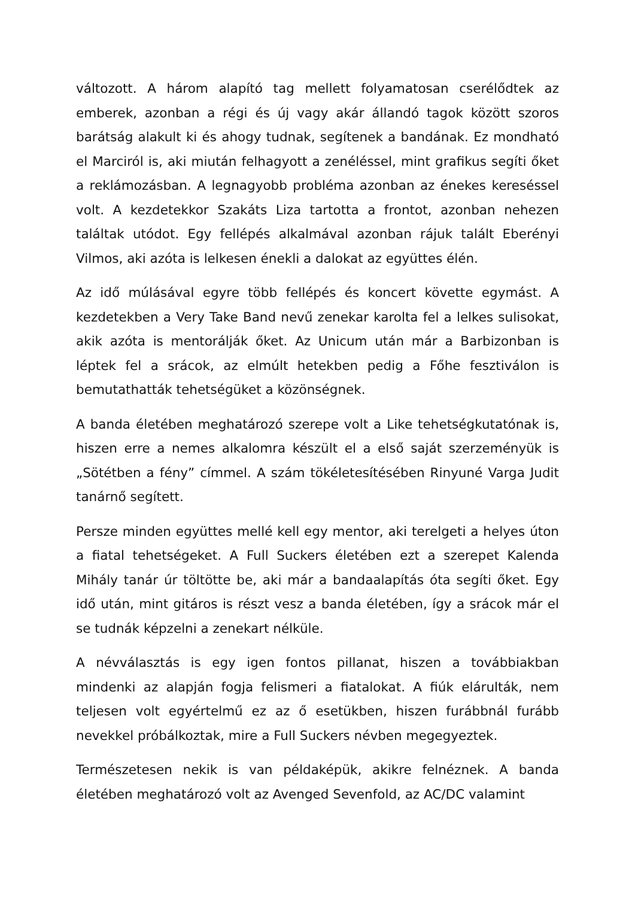változott. A három alapító tag mellett folyamatosan cserélődtek az emberek, azonban a régi és új vagy akár állandó tagok között szoros barátság alakult ki és ahogy tudnak, segítenek a bandának. Ez mondható el Marciról is, aki miután felhagyott a zenéléssel, mint grafikus segíti őket a reklámozásban. A legnagyobb probléma azonban az énekes kereséssel volt. A kezdetekkor Szakáts Liza tartotta a frontot, azonban nehezen találtak utódot. Egy fellépés alkalmával azonban rájuk talált Eberényi Vilmos, aki azóta is lelkesen énekli a dalokat az együttes élén.
Az idő múlásával egyre több fellépés és koncert követte egymást. A kezdetekben a Very Take Band nevű zenekar karolta fel a lelkes sulisokat, akik azóta is mentorálják őket. Az Unicum után már a Barbizonban is léptek fel a srácok, az elmúlt hetekben pedig a Főhe fesztiválon is bemutathatták tehetségüket a közönségnek.
A banda életében meghatározó szerepe volt a Like tehetségkutatónak is, hiszen erre a nemes alkalomra készült el a első saját szerzeményük is „Sötétben a fény” címmel. A szám tökéletesítésében Rinyuné Varga Judit tanárnő segített.
Persze minden együttes mellé kell egy mentor, aki terelgeti a helyes úton a fiatal tehetségeket. A Full Suckers életében ezt a szerepet Kalenda Mihály tanár úr töltötte be, aki már a bandaalapítás óta segíti őket. Egy idő után, mint gitáros is részt vesz a banda életében, így a srácok már el se tudnák képzelni a zenekart nélküle.
A névválasztás is egy igen fontos pillanat, hiszen a továbbiakban mindenki az alapján fogja felismeri a fiatalokat. A fiúk elárulták, nem teljesen volt egyértelmű ez az ő esetükben, hiszen furábbnál furább nevekkel próbálkoztak, mire a Full Suckers névben megegyeztek.
Természetesen nekik is van példaképük, akikre felnéznek. A banda életében meghatározó volt az Avenged Sevenfold, az AC/DC valamint